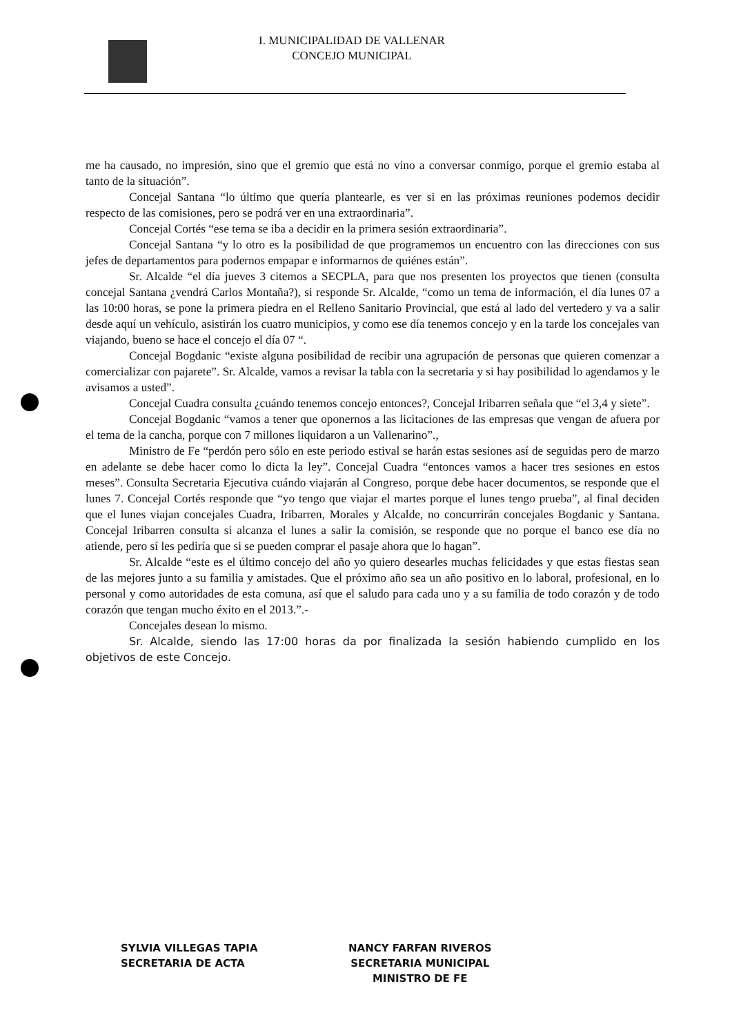I. MUNICIPALIDAD DE VALLENAR
CONCEJO MUNICIPAL
me ha causado, no impresión, sino que el gremio que está no vino a conversar conmigo, porque el gremio estaba al tanto de la situación”.
Concejal Santana “lo último que quería plantearle, es ver si en las próximas reuniones podemos decidir respecto de las comisiones, pero se podrá ver en una extraordinaria”.
Concejal Cortés “ese tema se iba a decidir en la primera sesión extraordinaria”.
Concejal Santana “y lo otro es la posibilidad de que programemos un encuentro con las direcciones con sus jefes de departamentos para podernos empapar e informarnos de quiénes están”.
Sr. Alcalde “el día jueves 3 citemos a SECPLA, para que nos presenten los proyectos que tienen (consulta concejal Santana ¿vendrá Carlos Montaña?), si responde Sr. Alcalde, “como un tema de información, el día lunes 07 a las 10:00 horas, se pone la primera piedra en el Relleno Sanitario Provincial, que está al lado del vertedero y va a salir desde aquí un vehículo, asistirán los cuatro municipios, y como ese día tenemos concejo y en la tarde los concejales van viajando, bueno se hace el concejo el día 07 “.
Concejal Bogdanic “existe alguna posibilidad de recibir una agrupación de personas que quieren comenzar a comercializar con pajarete”. Sr. Alcalde, vamos a revisar la tabla con la secretaria y si hay posibilidad lo agendamos y le avisamos a usted”.
Concejal Cuadra consulta ¿cuándo tenemos concejo entonces?, Concejal Iribarren señala que “el 3,4 y siete”.
Concejal Bogdanic “vamos a tener que oponernos a las licitaciones de las empresas que vengan de afuera por el tema de la cancha, porque con 7 millones liquidaron a un Vallenarino”.,
Ministro de Fe “perdón pero sólo en este periodo estival se harán estas sesiones así de seguidas pero de marzo en adelante se debe hacer como lo dicta la ley”. Concejal Cuadra “entonces vamos a hacer tres sesiones en estos meses”. Consulta Secretaria Ejecutiva cuándo viajarán al Congreso, porque debe hacer documentos, se responde que el lunes 7. Concejal Cortés responde que “yo tengo que viajar el martes porque el lunes tengo prueba”, al final deciden que el lunes viajan concejales Cuadra, Iribarren, Morales y Alcalde, no concurrirán concejales Bogdanic y Santana. Concejal Iribarren consulta si alcanza el lunes a salir la comisión, se responde que no porque el banco ese día no atiende, pero sí les pediría que si se pueden comprar el pasaje ahora que lo hagan”.
Sr. Alcalde “este es el último concejo del año yo quiero desearles muchas felicidades y que estas fiestas sean de las mejores junto a su familia y amistades. Que el próximo año sea un año positivo en lo laboral, profesional, en lo personal y como autoridades de esta comuna, así que el saludo para cada uno y a su familia de todo corazón y de todo corazón que tengan mucho éxito en el 2013.”.-
Concejales desean lo mismo.
Sr. Alcalde, siendo las 17:00 horas da por finalizada la sesión habiendo cumplido en los objetivos de este Concejo.
SYLVIA VILLEGAS TAPIA
SECRETARIA DE ACTA
NANCY FARFAN RIVEROS
SECRETARIA MUNICIPAL
MINISTRO DE FE